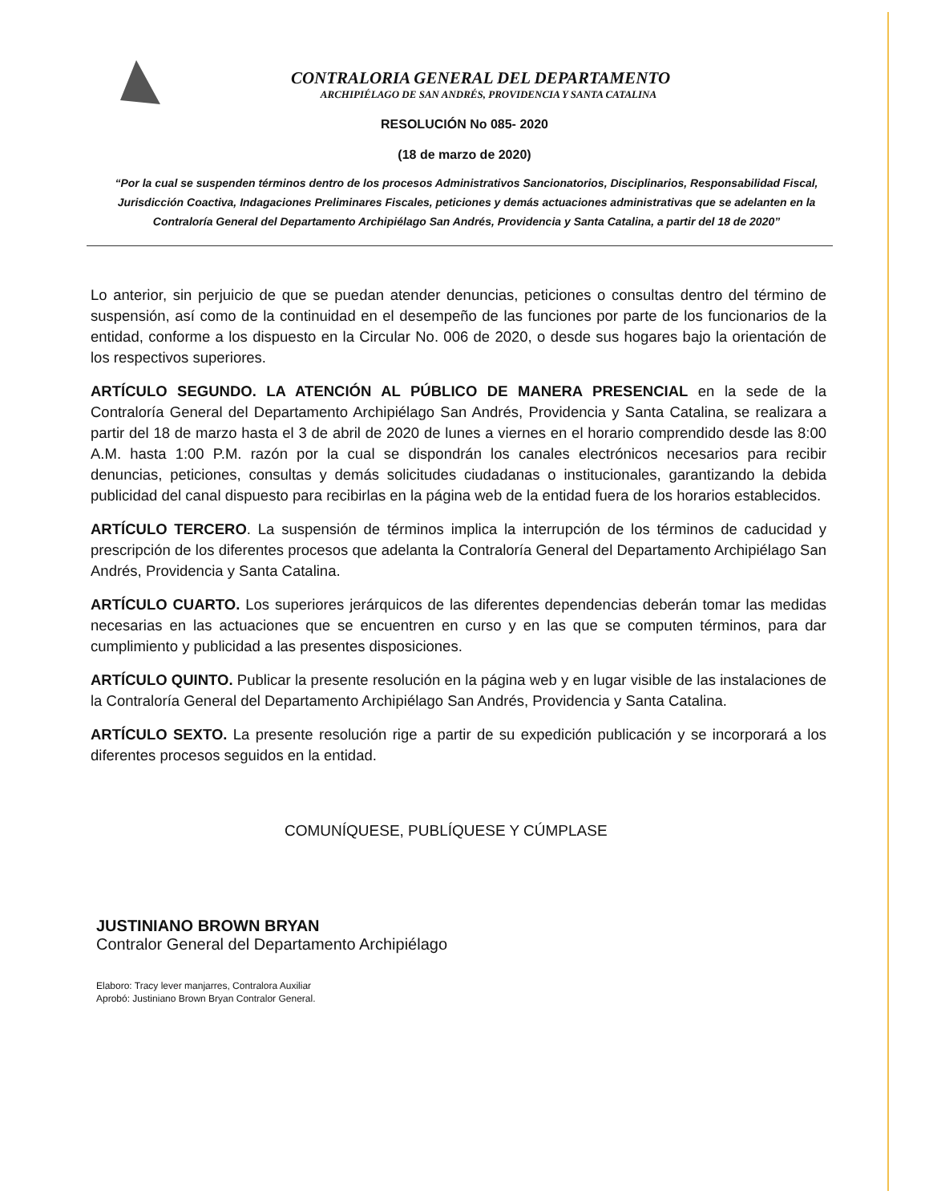CONTRALORIA GENERAL DEL DEPARTAMENTO
ARCHIPIÉLAGO DE SAN ANDRÉS, PROVIDENCIA Y SANTA CATALINA
RESOLUCIÓN No 085- 2020
(18 de marzo de 2020)
“Por la cual se suspenden términos dentro de los procesos Administrativos Sancionatorios, Disciplinarios, Responsabilidad Fiscal, Jurisdicción Coactiva, Indagaciones Preliminares Fiscales, peticiones y demás actuaciones administrativas que se adelanten en la Contraloría General del Departamento Archipiélago San Andrés, Providencia y Santa Catalina, a partir del 18 de 2020”
Lo anterior, sin perjuicio de que se puedan atender denuncias, peticiones o consultas dentro del término de suspensión, así como de la continuidad en el desempeño de las funciones por parte de los funcionarios de la entidad, conforme a los dispuesto en la Circular No. 006 de 2020, o desde sus hogares bajo la orientación de los respectivos superiores.
ARTÍCULO SEGUNDO. LA ATENCIÓN AL PÚBLICO DE MANERA PRESENCIAL en la sede de la Contraloría General del Departamento Archipiélago San Andrés, Providencia y Santa Catalina, se realizara a partir del 18 de marzo hasta el 3 de abril de 2020 de lunes a viernes en el horario comprendido desde las 8:00 A.M. hasta 1:00 P.M. razón por la cual se dispondrán los canales electrónicos necesarios para recibir denuncias, peticiones, consultas y demás solicitudes ciudadanas o institucionales, garantizando la debida publicidad del canal dispuesto para recibirlas en la página web de la entidad fuera de los horarios establecidos.
ARTÍCULO TERCERO. La suspensión de términos implica la interrupción de los términos de caducidad y prescripción de los diferentes procesos que adelanta la Contraloría General del Departamento Archipiélago San Andrés, Providencia y Santa Catalina.
ARTÍCULO CUARTO. Los superiores jerárquicos de las diferentes dependencias deberán tomar las medidas necesarias en las actuaciones que se encuentren en curso y en las que se computen términos, para dar cumplimiento y publicidad a las presentes disposiciones.
ARTÍCULO QUINTO. Publicar la presente resolución en la página web y en lugar visible de las instalaciones de la Contraloría General del Departamento Archipiélago San Andrés, Providencia y Santa Catalina.
ARTÍCULO SEXTO. La presente resolución rige a partir de su expedición publicación y se incorporará a los diferentes procesos seguidos en la entidad.
COMUNÍQUESE, PUBLÍQUESE Y CÚMPLASE
JUSTINIANO BROWN BRYAN
Contralor General del Departamento Archipiélago
Elaboro: Tracy lever manjarres, Contralora Auxiliar
Aprobó: Justiniano Brown Bryan Contralor General.